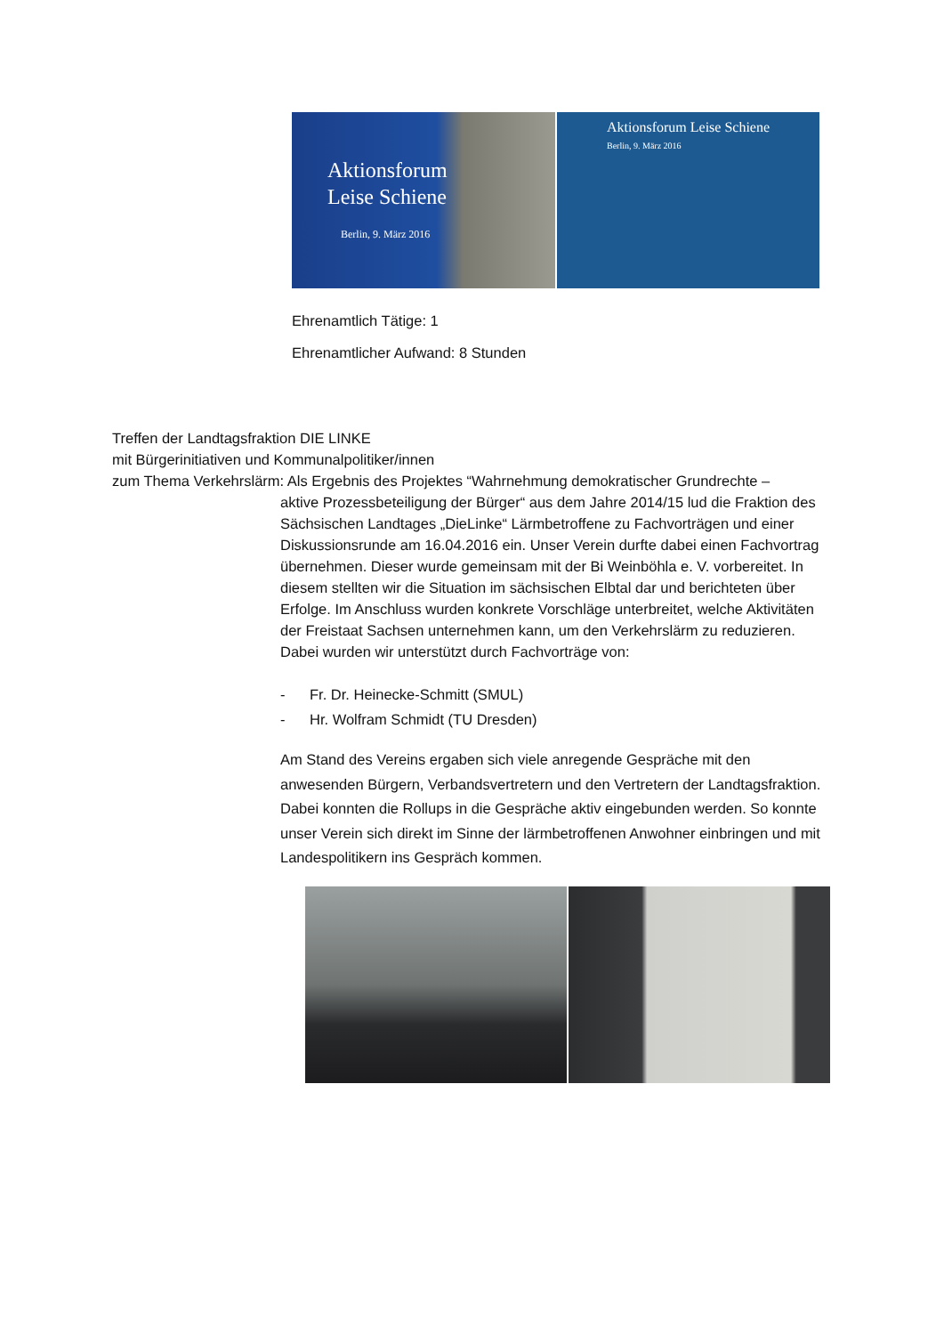Aktionsforum
Leise Schiene
Berlin, 9. März 2016
Aktionsforum Leise Schiene
Berlin, 9. März 2016
Ehrenamtlich Tätige: 1
Ehrenamtlicher Aufwand: 8 Stunden
Treffen der Landtagsfraktion DIE LINKE
mit Bürgerinitiativen und Kommunalpolitiker/innen
zum Thema Verkehrslärm: Als Ergebnis des Projektes “Wahrnehmung demokratischer Grundrechte –
aktive Prozessbeteiligung der Bürger“ aus dem Jahre 2014/15 lud die Fraktion des Sächsischen Landtages „DieLinke“ Lärmbetroffene zu Fachvorträgen und einer Diskussionsrunde am 16.04.2016 ein. Unser Verein durfte dabei einen Fachvortrag übernehmen. Dieser wurde gemeinsam mit der Bi Weinböhla e. V. vorbereitet. In diesem stellten wir die Situation im sächsischen Elbtal dar und berichteten über Erfolge. Im Anschluss wurden konkrete Vorschläge unterbreitet, welche Aktivitäten der Freistaat Sachsen unternehmen kann, um den Verkehrslärm zu reduzieren. Dabei wurden wir unterstützt durch Fachvorträge von:
- Fr. Dr. Heinecke-Schmitt (SMUL)
- Hr. Wolfram Schmidt (TU Dresden)
Am Stand des Vereins ergaben sich viele anregende Gespräche mit den anwesenden Bürgern, Verbandsvertretern und den Vertretern der Landtagsfraktion. Dabei konnten die Rollups in die Gespräche aktiv eingebunden werden. So konnte unser Verein sich direkt im Sinne der lärmbetroffenen Anwohner einbringen und mit Landespolitikern ins Gespräch kommen.